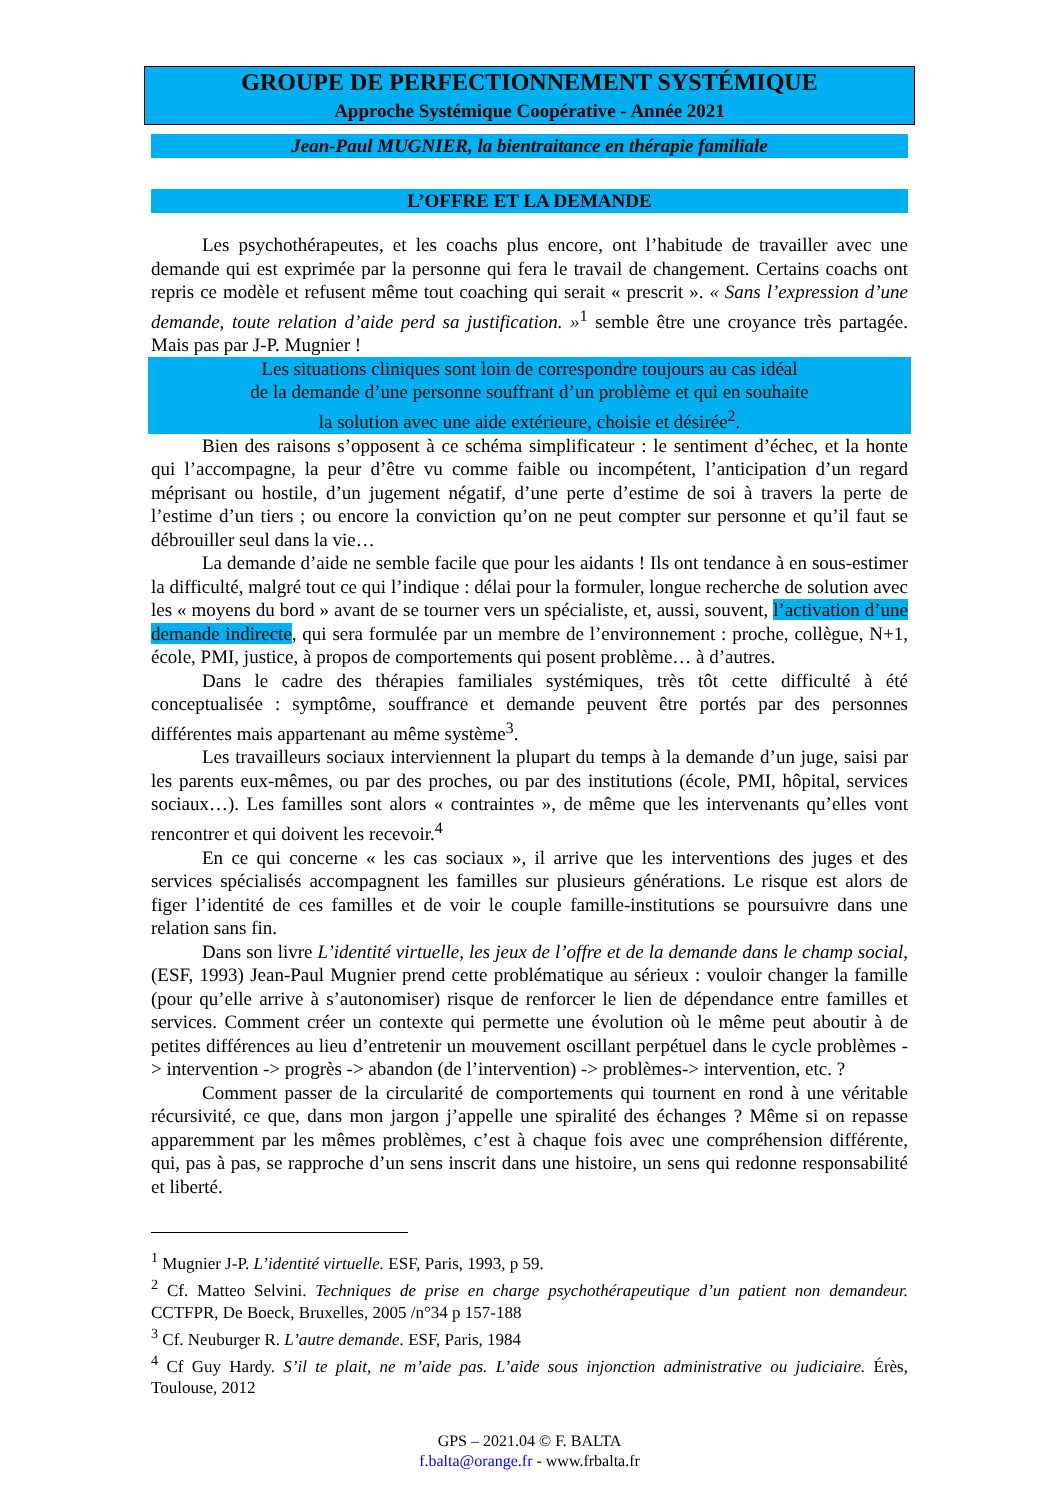GROUPE DE PERFECTIONNEMENT SYSTÉMIQUE
Approche Systémique Coopérative - Année 2021
Jean-Paul MUGNIER, la bientraitance en thérapie familiale
L’OFFRE ET LA DEMANDE
Les psychothérapeutes, et les coachs plus encore, ont l’habitude de travailler avec une demande qui est exprimée par la personne qui fera le travail de changement. Certains coachs ont repris ce modèle et refusent même tout coaching qui serait « prescrit ». « Sans l’expression d’une demande, toute relation d’aide perd sa justification. »<sup>1</sup> semble être une croyance très partagée. Mais pas par J-P. Mugnier !
Les situations cliniques sont loin de correspondre toujours au cas idéal
de la demande d’une personne souffrant d’un problème et qui en souhaite
la solution avec une aide extérieure, choisie et désirée<sup>2</sup>.
Bien des raisons s’opposent à ce schéma simplificateur : le sentiment d’échec, et la honte qui l’accompagne, la peur d’être vu comme faible ou incompétent, l’anticipation d’un regard méprisant ou hostile, d’un jugement négatif, d’une perte d’estime de soi à travers la perte de l’estime d’un tiers ; ou encore la conviction qu’on ne peut compter sur personne et qu’il faut se débrouiller seul dans la vie…
La demande d’aide ne semble facile que pour les aidants ! Ils ont tendance à en sous-estimer la difficulté, malgré tout ce qui l’indique : délai pour la formuler, longue recherche de solution avec les « moyens du bord » avant de se tourner vers un spécialiste, et, aussi, souvent, l’activation d’une demande indirecte, qui sera formulée par un membre de l’environnement : proche, collègue, N+1, école, PMI, justice, à propos de comportements qui posent problème… à d’autres.
Dans le cadre des thérapies familiales systémiques, très tôt cette difficulté à été conceptualisée : symptôme, souffrance et demande peuvent être portés par des personnes différentes mais appartenant au même système<sup>3</sup>.
Les travailleurs sociaux interviennent la plupart du temps à la demande d’un juge, saisi par les parents eux-mêmes, ou par des proches, ou par des institutions (école, PMI, hôpital, services sociaux…). Les familles sont alors « contraintes », de même que les intervenants qu’elles vont rencontrer et qui doivent les recevoir.<sup>4</sup>
En ce qui concerne « les cas sociaux », il arrive que les interventions des juges et des services spécialisés accompagnent les familles sur plusieurs générations. Le risque est alors de figer l’identité de ces familles et de voir le couple famille-institutions se poursuivre dans une relation sans fin.
Dans son livre L’identité virtuelle, les jeux de l’offre et de la demande dans le champ social, (ESF, 1993) Jean-Paul Mugnier prend cette problématique au sérieux : vouloir changer la famille (pour qu’elle arrive à s’autonomiser) risque de renforcer le lien de dépendance entre familles et services. Comment créer un contexte qui permette une évolution où le même peut aboutir à de petites différences au lieu d’entretenir un mouvement oscillant perpétuel dans le cycle problèmes -> intervention -> progrès -> abandon (de l’intervention) -> problèmes-> intervention, etc. ?
Comment passer de la circularité de comportements qui tournent en rond à une véritable récursivité, ce que, dans mon jargon j’appelle une spiralité des échanges ? Même si on repasse apparemment par les mêmes problèmes, c’est à chaque fois avec une compréhension différente, qui, pas à pas, se rapproche d’un sens inscrit dans une histoire, un sens qui redonne responsabilité et liberté.
<sup>1</sup> Mugnier J-P. L’identité virtuelle. ESF, Paris, 1993, p 59.
<sup>2</sup> Cf. Matteo Selvini. Techniques de prise en charge psychothérapeutique d’un patient non demandeur. CCTFPR, De Boeck, Bruxelles, 2005 /n°34 p 157-188
<sup>3</sup> Cf. Neuburger R. L’autre demande. ESF, Paris, 1984
<sup>4</sup> Cf Guy Hardy. S’il te plait, ne m’aide pas. L’aide sous injonction administrative ou judiciaire. Érès, Toulouse, 2012
GPS – 2021.04 © F. BALTA
f.balta@orange.fr - www.frbalta.fr